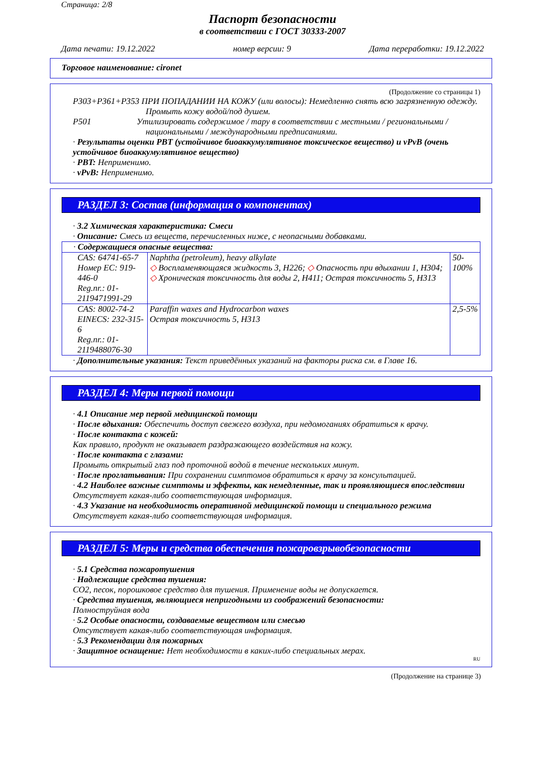Страница: 2/8
Паспорт безопасности
в соответствии с ГОСТ 30333-2007
Дата печати: 19.12.2022 номер версии: 9 Дата переработки: 19.12.2022
Торговое наименование: cironet
(Продолжение со страницы 1)
P303+P361+P353 ПРИ ПОПАДАНИИ НА КОЖУ (или волосы): Немедленно снять всю загрязненную одежду. Промыть кожу водой/под душем.
P501 Утилизировать содержимое / тару в соответствии с местными / региональными / национальными / международными предписаниями.
· Результаты оценки PBT (устойчивое биоаккумулятивное токсическое вещество) и vPvB (очень устойчивое биоаккумулятивное вещество)
· PBT: Неприменимо.
· vPvB: Неприменимо.
РАЗДЕЛ 3: Состав (информация о компонентах)
· 3.2 Химическая характеристика: Смеси
· Описание: Смесь из веществ, перечисленных ниже, с неопасными добавками.
| · Содержащиеся опасные вещества: | | |
| CAS: 64741-65-7 Номер EC: 919-446-0 Reg.nr.: 01-2119471991-29 | Naphtha (petroleum), heavy alkylate ◇ Воспламеняющаяся жидкость 3, H226; ◇ Опасность при вдыхании 1, H304; ◇ Хроническая токсичность для воды 2, H411; Острая токсичность 5, H313 | 50-100% |
| CAS: 8002-74-2 EINECS: 232-315-6 Reg.nr.: 01-2119488076-30 | Paraffin waxes and Hydrocarbon waxes Острая токсичность 5, H313 | 2,5-5% |
· Дополнительные указания: Текст приведённых указаний на факторы риска см. в Главе 16.
РАЗДЕЛ 4: Меры первой помощи
· 4.1 Описание мер первой медицинской помощи
· После вдыхания: Обеспечить доступ свежего воздуха, при недомоганиях обратиться к врачу.
· После контакта с кожей:
Как правило, продукт не оказывает раздражающего воздействия на кожу.
· После контакта с глазами:
Промыть открытый глаз под проточной водой в течение нескольких минут.
· После проглатывания: При сохранении симптомов обратиться к врачу за консультацией.
· 4.2 Наиболее важные симптомы и эффекты, как немедленные, так и проявляющиеся впоследствии
Отсутствует какая-либо соответствующая информация.
· 4.3 Указание на необходимость оперативной медицинской помощи и специального режима
Отсутствует какая-либо соответствующая информация.
РАЗДЕЛ 5: Меры и средства обеспечения пожаровзрывобезопасности
· 5.1 Средства пожаротушения
· Надлежащие средства тушения:
CO2, песок, порошковое средство для тушения. Применение воды не допускается.
· Средства тушения, являющиеся непригодными из соображений безопасности:
Полноструйная вода
· 5.2 Особые опасности, создаваемые веществом или смесью
Отсутствует какая-либо соответствующая информация.
· 5.3 Рекомендации для пожарных
· Защитное оснащение: Нет необходимости в каких-либо специальных мерах.
RU
(Продолжение на странице 3)